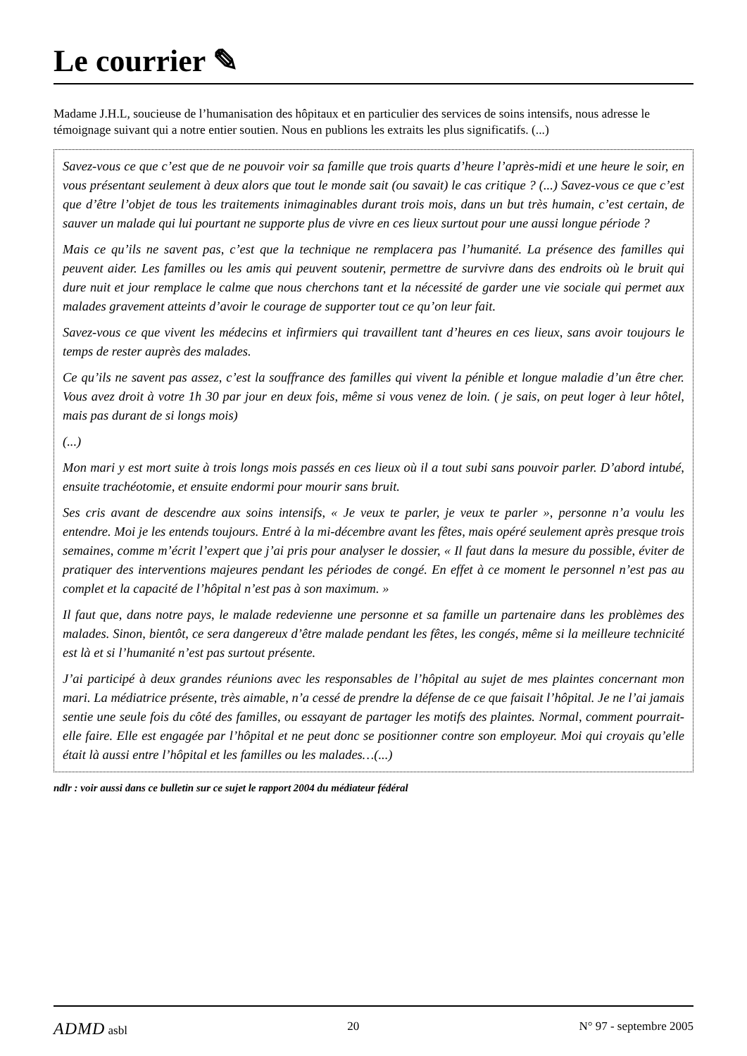Le courrier ✎
Madame J.H.L, soucieuse de l’humanisation des hôpitaux et en particulier des services de soins intensifs, nous adresse le témoignage suivant qui a notre entier soutien. Nous en publions les extraits les plus significatifs. (...)
Savez-vous ce que c’est que de ne pouvoir voir sa famille que trois quarts d’heure l’après-midi et une heure le soir, en vous présentant seulement à deux alors que tout le monde sait (ou savait) le cas critique ? (...) Savez-vous ce que c’est que d’être l’objet de tous les traitements inimaginables durant trois mois, dans un but très humain, c’est certain, de sauver un malade qui lui pourtant ne supporte plus de vivre en ces lieux surtout pour une aussi longue période ?
Mais ce qu’ils ne savent pas, c’est que la technique ne remplacera pas l’humanité. La présence des familles qui peuvent aider. Les familles ou les amis qui peuvent soutenir, permettre de survivre dans des endroits où le bruit qui dure nuit et jour remplace le calme que nous cherchons tant et la nécessité de garder une vie sociale qui permet aux malades gravement atteints d’avoir le courage de supporter tout ce qu’on leur fait.
Savez-vous ce que vivent les médecins et infirmiers qui travaillent tant d’heures en ces lieux, sans avoir toujours le temps de rester auprès des malades.
Ce qu’ils ne savent pas assez, c’est la souffrance des familles qui vivent la pénible et longue maladie d’un être cher. Vous avez droit à votre 1h 30 par jour en deux fois, même si vous venez de loin. ( je sais, on peut loger à leur hôtel, mais pas durant de si longs mois)
(...)
Mon mari y est mort suite à trois longs mois passés en ces lieux où il a tout subi sans pouvoir parler. D’abord intubé, ensuite trachéotomie, et ensuite endormi pour mourir sans bruit.
Ses cris avant de descendre aux soins intensifs, « Je veux te parler, je veux te parler », personne n’a voulu les entendre. Moi je les entends toujours. Entré à la mi-décembre avant les fêtes, mais opéré seulement après presque trois semaines, comme m’écrit l’expert que j’ai pris pour analyser le dossier, « Il faut dans la mesure du possible, éviter de pratiquer des interventions majeures pendant les périodes de congé. En effet à ce moment le personnel n’est pas au complet et la capacité de l’hôpital n’est pas à son maximum. »
Il faut que, dans notre pays, le malade redevienne une personne et sa famille un partenaire dans les problèmes des malades. Sinon, bientôt, ce sera dangereux d’être malade pendant les fêtes, les congés, même si la meilleure technicité est là et si l’humanité n’est pas surtout présente.
J’ai participé à deux grandes réunions avec les responsables de l’hôpital au sujet de mes plaintes concernant mon mari. La médiatrice présente, très aimable, n’a cessé de prendre la défense de ce que faisait l’hôpital. Je ne l’ai jamais sentie une seule fois du côté des familles, ou essayant de partager les motifs des plaintes. Normal, comment pourrait-elle faire. Elle est engagée par l’hôpital et ne peut donc se positionner contre son employeur. Moi qui croyais qu’elle était là aussi entre l’hôpital et les familles ou les malades…(...)
ndlr : voir aussi dans ce bulletin sur ce sujet le rapport 2004 du médiateur fédéral
ADMD asbl 20 N° 97 - septembre 2005